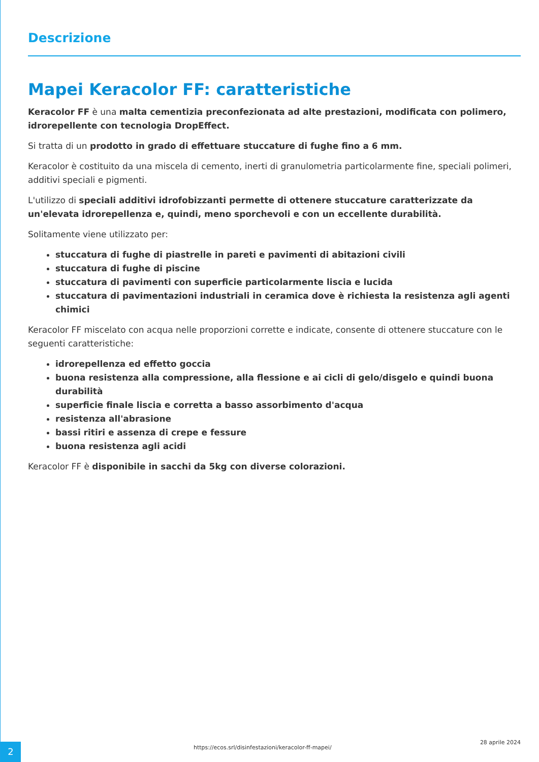Descrizione
Mapei Keracolor FF: caratteristiche
Keracolor FF è una malta cementizia preconfezionata ad alte prestazioni, modificata con polimero, idrorepellente con tecnologia DropEffect.
Si tratta di un prodotto in grado di effettuare stuccature di fughe fino a 6 mm.
Keracolor è costituito da una miscela di cemento, inerti di granulometria particolarmente fine, speciali polimeri, additivi speciali e pigmenti.
L'utilizzo di speciali additivi idrofobizzanti permette di ottenere stuccature caratterizzate da un'elevata idrorepellenza e, quindi, meno sporchevoli e con un eccellente durabilità.
Solitamente viene utilizzato per:
stuccatura di fughe di piastrelle in pareti e pavimenti di abitazioni civili
stuccatura di fughe di piscine
stuccatura di pavimenti con superficie particolarmente liscia e lucida
stuccatura di pavimentazioni industriali in ceramica dove è richiesta la resistenza agli agenti chimici
Keracolor FF miscelato con acqua nelle proporzioni corrette e indicate, consente di ottenere stuccature con le seguenti caratteristiche:
idrorepellenza ed effetto goccia
buona resistenza alla compressione, alla flessione e ai cicli di gelo/disgelo e quindi buona durabilità
superficie finale liscia e corretta a basso assorbimento d'acqua
resistenza all'abrasione
bassi ritiri e assenza di crepe e fessure
buona resistenza agli acidi
Keracolor FF è disponibile in sacchi da 5kg con diverse colorazioni.
2
https://ecos.srl/disinfestazioni/keracolor-ff-mapei/
28 aprile 2024